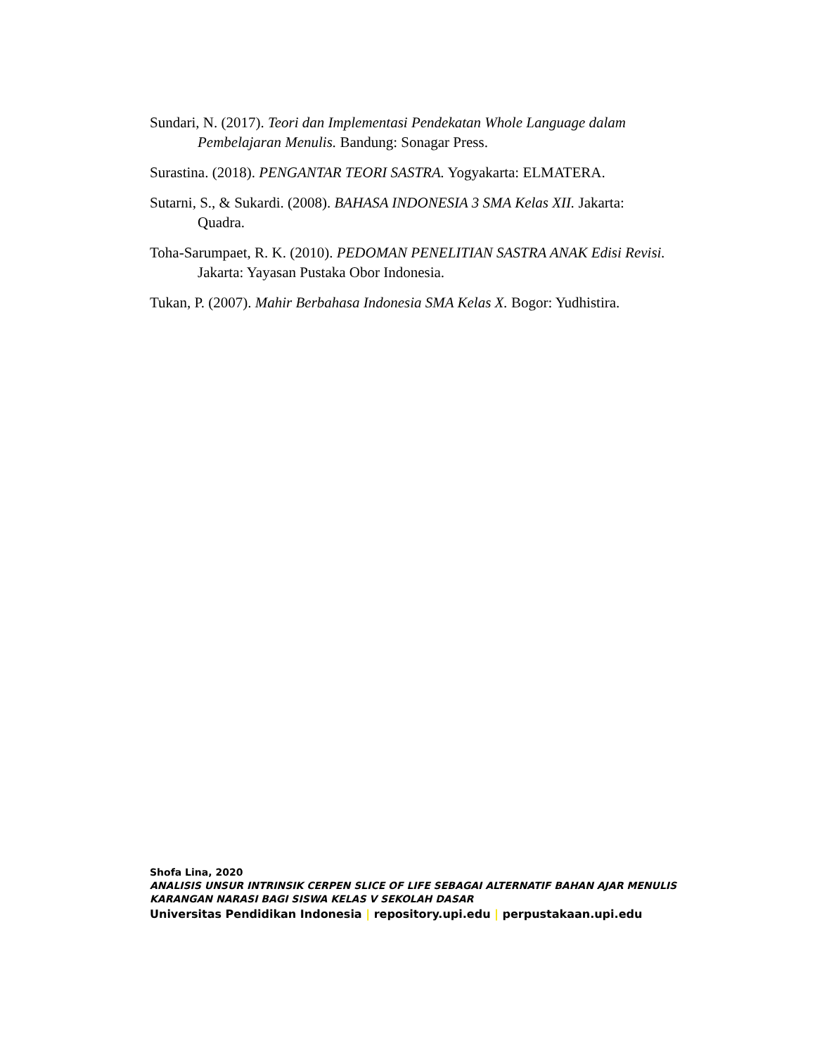Sundari, N. (2017). Teori dan Implementasi Pendekatan Whole Language dalam Pembelajaran Menulis. Bandung: Sonagar Press.
Surastina. (2018). PENGANTAR TEORI SASTRA. Yogyakarta: ELMATERA.
Sutarni, S., & Sukardi. (2008). BAHASA INDONESIA 3 SMA Kelas XII. Jakarta: Quadra.
Toha-Sarumpaet, R. K. (2010). PEDOMAN PENELITIAN SASTRA ANAK Edisi Revisi. Jakarta: Yayasan Pustaka Obor Indonesia.
Tukan, P. (2007). Mahir Berbahasa Indonesia SMA Kelas X. Bogor: Yudhistira.
Shofa Lina, 2020
ANALISIS UNSUR INTRINSIK CERPEN SLICE OF LIFE SEBAGAI ALTERNATIF BAHAN AJAR MENULIS
KARANGAN NARASI BAGI SISWA KELAS V SEKOLAH DASAR
Universitas Pendidikan Indonesia | repository.upi.edu | perpustakaan.upi.edu